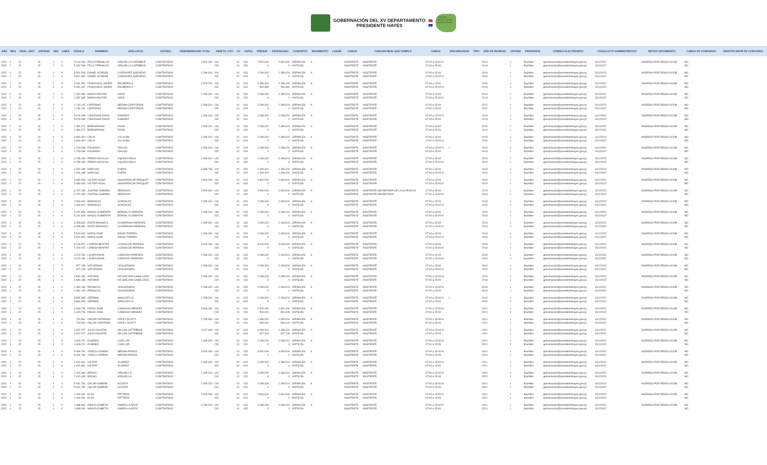GOBERNACIÓN DEL XV DEPARTAMENTO
PRESIDENTE HAYES
Pohaperã Atractivo Gente Inclusivo Bueno
| AÑO | MES | NIVEL_ENTI | ENTIDAD | OEE | LINEA | CEDULA | NOMBRES | APELLIDOS | ESTADO | REMUNERACION TOTAL | OBJETO_GTO | F.F. | CATEG | PRESUP | DEVENGADO | CONCEPTO | MOVIMIENTO | LUGAR | CARGO | FUNCION REAL QUE CUMPLE | CARGA | DISCAPACIDAD | TIPO | AÑO DE INGRESO | OFICINA | PROFESION | CORREO ELECTRONICO | FECHA ACTO ADMINISTRATIVO | MOTIVO MOVIMIENTO | CARGO DE CONFIANZA | IDENTIFICADOR DE CONCURSO |
| --- | --- | --- | --- | --- | --- | --- | --- | --- | --- | --- | --- | --- | --- | --- | --- | --- | --- | --- | --- | --- | --- | --- | --- | --- | --- | --- | --- | --- | --- | --- | --- |
| 2022 | 1 | 22 | 15 | 1 | 0 | 5.242.949 | FELIX FERNALDO | ARGUELLO CATEBEKE | CONTRATADO | 2.500.000 | 144 | 10 | VJ3 | 2.500.000 | 2.500.000 | JORNALES | A | | ASISTENTE | ASISTENTE | 07:00 a 15:00 N | | | 2019 | 1 | Bachiller | gobernacion@presidentehayes.gov.py | 31/1/2022 | INGRESO POR RESOLUCION | NO | |
| 2022 | 1 | 22 | 15 | 1 | 0 | 5.242.949 | FELIX FERNALDO | ARGUELLO CATEBEKE | CONTRATADO | | 232 | 10 | VJ3 | 0 | 0 | VIATICOS | | | ASISTENTE | ASISTENTE | 07:00 a 15:00 | | | 2019 | 1 | Bachiller | gobernacion@presidentehayes.gov.py | 31/1/2022 | | NO | |
| 2022 | 1 | 22 | 15 | 1 | 0 | 5.821.549 | DANIEL AZARIAS | CORDOVEZ QUEVEDO | CONTRATADO | 2.289.324 | 144 | 10 | VJ3 | 2.289.324 | 2.289.324 | JORNALES | A | | ASISTENTE | ASISTENTE | 07:00 a 15:00 | | | 2019 | 1 | Bachiller | gobernacion@presidentehayes.gov.py | 31/1/2022 | INGRESO POR RESOLUCION | NO | |
| 2022 | 1 | 22 | 15 | 1 | 0 | 5.821.549 | DANIEL AZARIAS | CORDOVEZ QUEVEDO | CONTRATADO | | 232 | 10 | VJ3 | 0 | 0 | VIATICOS | | | ASISTENTE | ASISTENTE | 07:00 a 15:00 N | | | 2019 | 1 | Bachiller | gobernacion@presidentehayes.gov.py | 31/1/2022 | | NO | |
| 2022 | 1 | 22 | 15 | 1 | 0 | 4.091.997 | FRANCISCO JAVIER | PALMEROLA | CONTRATADO | 2.879.704 | 144 | 10 | VJ3 | 2.289.324 | 2.289.324 | JORNALES | A | | ASISTENTE | ASISTENTE | 07:00 a 15:00 | | | 2019 | 1 | Bachiller | gobernacion@presidentehayes.gov.py | 31/1/2022 | INGRESO POR RESOLUCION | NO | |
| 2022 | 1 | 22 | 15 | 1 | 0 | 4.091.997 | FRANCISCO JAVIER | PALMEROLA | CONTRATADO | | 232 | 10 | VJ3 | 590.380 | 590.380 | VIATICOS | | | ASISTENTE | ASISTENTE | 07:00 a 15:00 N | | | 2019 | 1 | Bachiller | gobernacion@presidentehayes.gov.py | 31/1/2022 | | NO | |
| 2022 | 1 | 22 | 15 | 1 | 0 | 1.337.695 | MARIO PASTOR | ARCE | CONTRATADO | 2.289.324 | 144 | 10 | VJ3 | 2.289.324 | 2.289.324 | JORNALES | A | | ASISTENTE | ASISTENTE | 07:00 a 15:00 | | | 2019 | 1 | Bachiller | gobernacion@presidentehayes.gov.py | 31/1/2022 | INGRESO POR RESOLUCION | NO | |
| 2022 | 1 | 22 | 15 | 1 | 0 | 1.337.695 | MARIO PASTOR | ARCE | CONTRATADO | | 232 | 10 | VJ3 | 0 | 0 | VIATICOS | | | ASISTENTE | ASISTENTE | 07:00 a 15:00 N | | | 2019 | 1 | Bachiller | gobernacion@presidentehayes.gov.py | 31/1/2022 | | NO | |
| 2022 | 1 | 22 | 15 | 1 | 0 | 1.740.131 | CEFERINO | MEDINA CENTURION | CONTRATADO | 2.289.324 | 144 | 10 | VJ3 | 2.289.324 | 2.289.324 | JORNALES | A | | ASISTENTE | ASISTENTE | 07:00 a 15:00 | | | 2022 | 1 | Bachiller | gobernacion@presidentehayes.gov.py | 31/1/2022 | INGRESO POR RESOLUCION | NO | |
| 2022 | 1 | 22 | 15 | 1 | 0 | 1.740.131 | CEFERINO | MEDINA CENTURION | CONTRATADO | | 232 | 10 | VJ3 | 0 | 0 | VIATICOS | | | ASISTENTE | ASISTENTE | 07:00 a 15:00 | | | 2022 | 1 | Bachiller | gobernacion@presidentehayes.gov.py | 31/1/2022 | | NO | |
| 2022 | 1 | 22 | 15 | 1 | 0 | 5.076.098 | CRISTHIAN DAVID | RAMIREZ | CONTRATADO | 2.289.324 | 144 | 10 | VJ3 | 2.289.324 | 2.289.324 | JORNALES | A | | ASISTENTE | ASISTENTE | 07:00 a 15:00 N | | | 2019 | 1 | Bachiller | gobernacion@presidentehayes.gov.py | 31/1/2022 | INGRESO POR RESOLUCION | NO | |
| 2022 | 1 | 22 | 15 | 1 | 0 | 5.076.098 | CRISTHIAN DAVID | RAMIREZ | CONTRATADO | | 232 | 10 | VJ3 | 0 | 0 | VIATICOS | | | ASISTENTE | ASISTENTE | 07:00 a 15:00 | | | 2019 | 1 | Bachiller | gobernacion@presidentehayes.gov.py | 31/1/2022 | | NO | |
| 2022 | 1 | 22 | 15 | 1 | 0 | 2.381.221 | BERNARDINO | RIVAS | CONTRATADO | 2.289.324 | 144 | 10 | VJ3 | 2.289.324 | 2.289.324 | JORNALES | A | | ASISTENTE | ASISTENTE | 07:00 a 15:00 | | | 2019 | 1 | Bachiller | gobernacion@presidentehayes.gov.py | 31/1/2022 | INGRESO POR RESOLUCION | NO | |
| 2022 | 1 | 22 | 15 | 1 | 0 | 2.381.221 | BERNARDINO | RIVAS | CONTRATADO | | 232 | 10 | VJ3 | 0 | 0 | VIATICOS | | | ASISTENTE | ASISTENTE | 07:00 a 15:00 | | | 2019 | 1 | Bachiller | gobernacion@presidentehayes.gov.py | 31/1/2022 | | NO | |
| 2022 | 1 | 22 | 15 | 1 | 0 | 4.660.304 | CELIA | VILLALBA | CONTRATADO | 2.289.324 | 144 | 10 | VJ3 | 2.289.324 | 2.289.324 | JORNALES | A | | ASISTENTE | ASISTENTE | 07:00 a 15:00 | | | 2019 | 1 | Bachiller | gobernacion@presidentehayes.gov.py | 31/1/2022 | INGRESO POR RESOLUCION | NO | |
| 2022 | 1 | 22 | 15 | 1 | 0 | 4.660.304 | CELIA | VILLALBA | CONTRATADO | | 232 | 10 | VJ3 | 0 | 0 | VIATICOS | | | ASISTENTE | ASISTENTE | 07:00 a 15:00 N | | | 2019 | 1 | Bachiller | gobernacion@presidentehayes.gov.py | 31/1/2022 | | NO | |
| 2022 | 1 | 22 | 15 | 1 | 0 | 1.743.038 | EDUARDO | IDALGO | CONTRATADO | 2.289.324 | 144 | 10 | VJ3 | 2.289.324 | 2.289.324 | JORNALES | A | | ASISTENTE | ASISTENTE | 07:00 a 15:00 S | 1 | | 2019 | 1 | Bachiller | gobernacion@presidentehayes.gov.py | 31/1/2022 | INGRESO POR RESOLUCION | NO | |
| 2022 | 1 | 22 | 15 | 1 | 0 | 1.743.038 | EDUARDO | IDALGO | CONTRATADO | | 232 | 10 | VJ3 | 0 | 0 | VIATICOS | | | ASISTENTE | ASISTENTE | 07:00 a 15:00 | | | 2019 | 1 | Bachiller | gobernacion@presidentehayes.gov.py | 31/1/2022 | | NO | |
| 2022 | 1 | 22 | 15 | 1 | 0 | 4.738.193 | PEDRO NICOLAS | AQUINO IRALA | CONTRATADO | 2.289.324 | 144 | 10 | VJ3 | 2.289.324 | 2.289.324 | JORNALES | A | | ASISTENTE | ASISTENTE | 07:00 a 15:00 | | | 2019 | 1 | Bachiller | gobernacion@presidentehayes.gov.py | 31/1/2022 | INGRESO POR RESOLUCION | NO | |
| 2022 | 1 | 22 | 15 | 1 | 0 | 4.738.193 | PEDRO NICOLAS | AQUINO IRALA | CONTRATADO | | 232 | 10 | VJ3 | 0 | 0 | VIATICOS | | | ASISTENTE | ASISTENTE | 07:00 a 15:00 N | | | 2019 | 1 | Bachiller | gobernacion@presidentehayes.gov.py | 31/1/2022 | | NO | |
| 2022 | 1 | 22 | 15 | 1 | 0 | 1.291.185 | NARCISO | EVERS | CONTRATADO | 3.385.746 | 144 | 10 | VJ3 | 2.289.324 | 2.289.324 | JORNALES | A | | ASISTENTE | ASISTENTE | 07:00 a 15:00 | | | 2019 | 1 | Bachiller | gobernacion@presidentehayes.gov.py | 31/1/2022 | INGRESO POR RESOLUCION | NO | |
| 2022 | 1 | 22 | 15 | 1 | 0 | 1.291.185 | NARCISO | EVERS | CONTRATADO | | 232 | 10 | VJ3 | 1.096.420 | 1.096.420 | VIATICOS | | | ASISTENTE | ASISTENTE | 07:00 a 15:00 N | | | 2019 | 1 | Bachiller | gobernacion@presidentehayes.gov.py | 31/1/2022 | | NO | |
| 2022 | 1 | 22 | 15 | 1 | 0 | 3.480.069 | VICTOR HUGO | INSAURRALDE PARQUET | CONTRATADO | 2.500.000 | 144 | 10 | VJ3 | 2.500.000 | 2.500.000 | JORNALES | A | | ASISTENTE | ASISTENTE | 07:00 a 15:00 | | | 2019 | 1 | Bachiller | gobernacion@presidentehayes.gov.py | 31/1/2022 | INGRESO POR RESOLUCION | NO | |
| 2022 | 1 | 22 | 15 | 1 | 0 | 3.480.069 | VICTOR HUGO | INSAURRALDE PARQUET | CONTRATADO | | 232 | 10 | VJ3 | 0 | 0 | VIATICOS | | | ASISTENTE | ASISTENTE | 07:00 a 15:00 N | | | 2019 | 1 | Bachiller | gobernacion@presidentehayes.gov.py | 31/1/2022 | | NO | |
| 2022 | 1 | 22 | 15 | 1 | 0 | 4.767.298 | JUSTINO GABRIEL | MENDOZA | CONTRATADO | 2.500.000 | 144 | 10 | VJ3 | 2.500.000 | 2.500.000 | JORNALES | A | | ASISTENTE | ASISTENTE SECRETARIA DE LA JUVENTUD | 07:00 a 15:00 | | | 2019 | 1 | Bachiller | gobernacion@presidentehayes.gov.py | 31/1/2022 | INGRESO POR RESOLUCION | NO | |
| 2022 | 1 | 22 | 15 | 1 | 0 | 4.767.298 | JUSTINO GABRIEL | MENDOZA | CONTRATADO | | 232 | 10 | VJ3 | 0 | 0 | VIATICOS | | | ASISTENTE | ASISTENTE SECRETARIA | 07:00 a 15:00 N | | | 2019 | 1 | Bachiller | gobernacion@presidentehayes.gov.py | 31/1/2022 | | NO | |
| 2022 | 1 | 22 | 15 | 1 | 0 | 1.063.002 | BENANCIO | GONZALEZ | CONTRATADO | 2.289.324 | 144 | 10 | VJ3 | 2.289.324 | 2.289.324 | JORNALES | A | | ASISTENTE | ASISTENTE | 07:00 a 15:00 | | | 2019 | 1 | Bachiller | gobernacion@presidentehayes.gov.py | 31/1/2022 | INGRESO POR RESOLUCION | NO | |
| 2022 | 1 | 22 | 15 | 1 | 0 | 1.063.002 | BENANCIO | GONZALEZ | CONTRATADO | | 232 | 10 | VJ3 | 0 | 0 | VIATICOS | | | ASISTENTE | ASISTENTE | 07:00 a 15:00 N | | | 2019 | 1 | Bachiller | gobernacion@presidentehayes.gov.py | 31/1/2022 | | NO | |
| 2022 | 1 | 22 | 15 | 1 | 0 | 5.241.828 | MAGALI ESMERITA | BERNAL FLORENTIN | CONTRATADO | 2.289.324 | 144 | 10 | VJ3 | 2.289.324 | 2.289.324 | JORNALES | A | | ASISTENTE | ASISTENTE | 07:00 a 15:00 | | | 2019 | 1 | Bachiller | gobernacion@presidentehayes.gov.py | 31/1/2022 | INGRESO POR RESOLUCION | NO | |
| 2022 | 1 | 22 | 15 | 1 | 0 | 5.241.828 | MAGALI ESMERITA | BERNAL FLORENTIN | CONTRATADO | | 232 | 10 | VJ3 | 0 | 0 | VIATICOS | | | ASISTENTE | ASISTENTE | 07:00 a 15:00 N | | | 2019 | 1 | Bachiller | gobernacion@presidentehayes.gov.py | 31/1/2022 | | NO | |
| 2022 | 1 | 22 | 15 | 1 | 0 | 6.335.832 | EDITH MANUELA | ALVARENGA PAREDES | CONTRATADO | 2.289.324 | 144 | 10 | VJ3 | 2.289.324 | 2.289.324 | JORNALES | A | | ASISTENTE | ASISTENTE | 07:00 a 15:00 | | | 2019 | 1 | Bachiller | gobernacion@presidentehayes.gov.py | 31/1/2022 | INGRESO POR RESOLUCION | NO | |
| 2022 | 1 | 22 | 15 | 1 | 0 | 6.335.832 | EDITH MANUELA | ALVARENGA PAREDES | CONTRATADO | | 232 | 10 | VJ3 | 0 | 0 | VIATICOS | | | ASISTENTE | ASISTENTE | 07:00 a 15:00 N | | | 2019 | 1 | Bachiller | gobernacion@presidentehayes.gov.py | 31/1/2022 | | NO | |
| 2022 | 1 | 22 | 15 | 1 | 0 | 5.510.932 | MARIA JOSE | RISSO TORRES | CONTRATADO | 2.289.324 | 144 | 10 | VJ3 | 2.289.324 | 2.289.324 | JORNALES | A | | ASISTENTE | ASISTENTE | 07:00 a 15:00 | | | 2019 | 1 | Bachiller | gobernacion@presidentehayes.gov.py | 31/1/2022 | INGRESO POR RESOLUCION | NO | |
| 2022 | 1 | 22 | 15 | 1 | 0 | 5.510.932 | MARIA JOSE | RISSO TORRES | CONTRATADO | | 232 | 10 | VJ3 | 0 | 0 | VIATICOS | | | ASISTENTE | ASISTENTE | 07:00 a 15:00 N | | | 2019 | 1 | Bachiller | gobernacion@presidentehayes.gov.py | 31/1/2022 | | NO | |
| 2022 | 1 | 22 | 15 | 1 | 0 | 5.709.972 | LORENA BEATRIZ | LAZAGA DE PEREIRA | CONTRATADO | 3.000.000 | 144 | 10 | VJ3 | 3.000.000 | 3.000.000 | JORNALES | A | | ASISTENTE | ASISTENTE | 07:00 a 15:00 | | | 2019 | 1 | Bachiller | gobernacion@presidentehayes.gov.py | 31/1/2022 | INGRESO POR RESOLUCION | NO | |
| 2022 | 1 | 22 | 15 | 1 | 0 | 5.709.972 | LORENA BEATRIZ | LAZAGA DE PEREIRA | CONTRATADO | | 232 | 10 | VJ3 | 0 | 0 | VIATICOS | | | ASISTENTE | ASISTENTE | 07:00 a 15:00 N | | | 2019 | 1 | Bachiller | gobernacion@presidentehayes.gov.py | 31/1/2022 | | NO | |
| 2022 | 1 | 22 | 15 | 1 | 0 | 3.222.290 | LAURA DIANA | CARDOZO PAREDES | CONTRATADO | 2.289.324 | 144 | 10 | VJ3 | 2.289.324 | 2.289.324 | JORNALES | A | | ASISTENTE | ASISTENTE | 07:00 a 15:00 | | | 2019 | 1 | Bachiller | gobernacion@presidentehayes.gov.py | 31/1/2022 | INGRESO POR RESOLUCION | NO | |
| 2022 | 1 | 22 | 15 | 1 | 0 | 3.222.290 | LAURA DIANA | CARDOZO PAREDES | CONTRATADO | | 232 | 10 | VJ3 | 0 | 0 | VIATICOS | | | ASISTENTE | ASISTENTE | 07:00 a 15:00 N | | | 2019 | 1 | Bachiller | gobernacion@presidentehayes.gov.py | 31/1/2022 | | NO | |
| 2022 | 1 | 22 | 15 | 1 | 0 | 877.139 | SATURNINO | LEGUIZAMON | CONTRATADO | 2.289.324 | 144 | 10 | VJ3 | 2.289.324 | 2.289.324 | JORNALES | A | | ASISTENTE | ASISTENTE | 07:00 a 15:00 | | | 2019 | 1 | Bachiller | gobernacion@presidentehayes.gov.py | 31/1/2022 | INGRESO POR RESOLUCION | NO | |
| 2022 | 1 | 22 | 15 | 1 | 0 | 877.139 | SATURNINO | LEGUIZAMON | CONTRATADO | | 232 | 10 | VJ3 | 0 | 0 | VIATICOS | | | ASISTENTE | ASISTENTE | 07:00 a 15:00 N | | | 2019 | 1 | Bachiller | gobernacion@presidentehayes.gov.py | 31/1/2022 | | NO | |
| 2022 | 1 | 22 | 15 | 1 | 0 | 4.840.185 | ANTONIO | DE GIACOMI CABALLERO | CONTRATADO | 2.289.324 | 144 | 10 | VJ3 | 2.289.324 | 2.289.324 | JORNALES | A | | ASISTENTE | ASISTENTE | 07:00 a 15:00 N | | | 2019 | 1 | Bachiller | gobernacion@presidentehayes.gov.py | 31/1/2022 | INGRESO POR RESOLUCION | NO | |
| 2022 | 1 | 22 | 15 | 1 | 0 | 4.840.185 | ANTONIO | DE GIACOMI CABALLERO | CONTRATADO | | 232 | 10 | VJ3 | 0 | 0 | VIATICOS | | | ASISTENTE | ASISTENTE | 07:00 a 15:00 | | | 2019 | 1 | Bachiller | gobernacion@presidentehayes.gov.py | 31/1/2022 | | NO | |
| 2022 | 1 | 22 | 15 | 1 | 0 | 2.381.193 | REINALDO | LEGUIZAMON | CONTRATADO | 2.289.324 | 144 | 10 | VJ3 | 2.289.324 | 2.289.324 | JORNALES | A | | ASISTENTE | ASISTENTE | 07:00 a 15:00 N | | | 2019 | 1 | Bachiller | gobernacion@presidentehayes.gov.py | 31/1/2022 | INGRESO POR RESOLUCION | NO | |
| 2022 | 1 | 22 | 15 | 1 | 0 | 2.381.193 | REINALDO | LEGUIZAMON | CONTRATADO | | 232 | 10 | VJ3 | 0 | 0 | VIATICOS | | | ASISTENTE | ASISTENTE | 07:00 a 15:00 | | | 2019 | 1 | Bachiller | gobernacion@presidentehayes.gov.py | 31/1/2022 | | NO | |
| 2022 | 1 | 22 | 15 | 1 | 0 | 5.863.365 | GERMAN | MANCUELLO | CONTRATADO | 2.289.324 | 144 | 10 | VJ3 | 2.289.324 | 2.289.324 | JORNALES | A | | ASISTENTE | ASISTENTE | 07:00 a 15:00 S | 1 | | 2019 | 1 | Bachiller | gobernacion@presidentehayes.gov.py | 31/1/2022 | INGRESO POR RESOLUCION | NO | |
| 2022 | 1 | 22 | 15 | 1 | 0 | 5.863.365 | GERMAN | MANCUELLO | CONTRATADO | | 232 | 10 | VJ3 | 0 | 0 | VIATICOS | | | ASISTENTE | ASISTENTE | 07:00 a 15:00 | | | 2019 | 1 | Bachiller | gobernacion@presidentehayes.gov.py | 31/1/2022 | | NO | |
| 2022 | 1 | 22 | 15 | 1 | 0 | 4.433.735 | DIEGO JOSE | CAMACHO MENDEZ | CONTRATADO | 3.306.040 | 144 | 10 | VJ3 | 2.800.000 | 2.800.000 | JORNALES | A | | ASISTENTE | ASISTENTE | 07:00 a 15:00 N | | | 2021 | 1 | Bachiller | gobernacion@presidentehayes.gov.py | 31/1/2022 | INGRESO POR RESOLUCION | NO | |
| 2022 | 1 | 22 | 15 | 1 | 0 | 4.433.735 | DIEGO JOSE | CAMACHO MENDEZ | CONTRATADO | | 232 | 10 | VJ3 | 506.040 | 506.040 | VIATICOS | | | ASISTENTE | ASISTENTE | 07:00 a 15:00 | | | 2021 | 1 | Bachiller | gobernacion@presidentehayes.gov.py | 31/1/2022 | | NO | |
| 2022 | 1 | 22 | 15 | 1 | 0 | 744.562 | OSCAR CEFERINO | ARCE LOCATTI | CONTRATADO | 2.795.364 | 144 | 10 | VJ3 | 2.289.324 | 2.289.324 | JORNALES | A | | ASISTENTE | ASISTENTE | 07:00 a 15:00 N | | | 2021 | 1 | Bachiller | gobernacion@presidentehayes.gov.py | 31/1/2022 | INGRESO POR RESOLUCION | NO | |
| 2022 | 1 | 22 | 15 | 1 | 0 | 744.562 | OSCAR CEFERINO | ARCE LOCATTI | CONTRATADO | | 232 | 10 | VJ3 | 506.040 | 506.040 | VIATICOS | | | ASISTENTE | ASISTENTE | 07:00 a 15:00 | | | 2021 | 1 | Bachiller | gobernacion@presidentehayes.gov.py | 31/1/2022 | | NO | |
| 2022 | 1 | 22 | 15 | 1 | 0 | 2.822.077 | JULIO AGUSTIN | MILLAN CATTEBEKE | CONTRATADO | 3.217.064 | 144 | 10 | VJ3 | 2.289.324 | 2.289.324 | JORNALES | A | | ASISTENTE | ASISTENTE | 07:00 a 15:00 N | | | 2021 | 1 | Bachiller | gobernacion@presidentehayes.gov.py | 31/1/2022 | INGRESO POR RESOLUCION | NO | |
| 2022 | 1 | 22 | 15 | 1 | 0 | 2.822.077 | JULIO AGUSTIN | MILLAN CATTEBEKE | CONTRATADO | | 232 | 10 | VJ3 | 927.740 | 927.740 | VIATICOS | | | ASISTENTE | ASISTENTE | 07:00 a 15:00 | | | 2021 | 1 | Bachiller | gobernacion@presidentehayes.gov.py | 31/1/2022 | | NO | |
| 2022 | 1 | 22 | 15 | 1 | 0 | 1.603.221 | EUSEBIO | CUELLAR | CONTRATADO | 2.289.324 | 144 | 10 | VJ3 | 2.289.324 | 2.289.324 | JORNALES | A | | ASISTENTE | ASISTENTE | 07:00 a 15:00 N | | | 2021 | 1 | Bachiller | gobernacion@presidentehayes.gov.py | 31/1/2022 | INGRESO POR RESOLUCION | NO | |
| 2022 | 1 | 22 | 15 | 1 | 0 | 1.603.221 | EUSEBIO | CUELLAR | CONTRATADO | | 232 | 10 | VJ3 | 0 | 0 | VIATICOS | | | ASISTENTE | ASISTENTE | 07:00 a 15:00 | | | 2021 | 1 | Bachiller | gobernacion@presidentehayes.gov.py | 31/1/2022 | | NO | |
| 2022 | 1 | 22 | 15 | 1 | 0 | 5.496.781 | YESICA LORENA | MEDINA PRADO | CONTRATADO | 3.000.000 | 144 | 10 | VJ3 | 3.000.000 | 3.000.000 | JORNALES | A | | ASISTENTE | ASISTENTE | 07:00 a 15:00 N | | | 2021 | 1 | Bachiller | gobernacion@presidentehayes.gov.py | 31/1/2022 | INGRESO POR RESOLUCION | NO | |
| 2022 | 1 | 22 | 15 | 1 | 0 | 5.496.781 | YESICA LORENA | MEDINA PRADO | CONTRATADO | | 232 | 10 | VJ3 | 0 | 0 | VIATICOS | | | ASISTENTE | ASISTENTE | 07:00 a 15:00 | | | 2021 | 1 | Bachiller | gobernacion@presidentehayes.gov.py | 31/1/2022 | | NO | |
| 2022 | 1 | 22 | 15 | 1 | 0 | 2.442.991 | VICTOR | ALVAREZ | CONTRATADO | 2.289.324 | 144 | 10 | VJ3 | 2.289.324 | 2.289.324 | JORNALES | A | | ASISTENTE | ASISTENTE | 07:00 a 15:00 N | | | 2021 | 1 | Bachiller | gobernacion@presidentehayes.gov.py | 31/1/2022 | INGRESO POR RESOLUCION | NO | |
| 2022 | 1 | 22 | 15 | 1 | 0 | 2.442.991 | VICTOR | ALVAREZ | CONTRATADO | | 232 | 10 | VJ3 | 0 | 0 | VIATICOS | | | ASISTENTE | ASISTENTE | 07:00 a 15:00 | | | 2021 | 1 | Bachiller | gobernacion@presidentehayes.gov.py | 31/1/2022 | | NO | |
| 2022 | 1 | 22 | 15 | 1 | 0 | 7.020.484 | BRUNO | ARGUELLO | CONTRATADO | 2.289.324 | 144 | 10 | VJ3 | 2.289.324 | 2.289.324 | JORNALES | A | | ASISTENTE | ASISTENTE | 07:00 a 15:00 N | | | 2021 | 1 | Bachiller | gobernacion@presidentehayes.gov.py | 31/1/2022 | INGRESO POR RESOLUCION | NO | |
| 2022 | 1 | 22 | 15 | 1 | 0 | 7.020.484 | BRUNO | ARGUELLO | CONTRATADO | | 232 | 10 | VJ3 | 0 | 0 | VIATICOS | | | ASISTENTE | ASISTENTE | 07:00 a 15:00 | | | 2021 | 1 | Bachiller | gobernacion@presidentehayes.gov.py | 31/1/2022 | | NO | |
| 2022 | 1 | 22 | 15 | 1 | 0 | 5.041.781 | OSCAR GABRIEL | ACOSTA | CONTRATADO | 2.289.324 | 144 | 10 | VJ3 | 2.289.324 | 2.289.324 | JORNALES | A | | ASISTENTE | ASISTENTE | 07:00 a 15:00 N | | | 2021 | 1 | Bachiller | gobernacion@presidentehayes.gov.py | 31/1/2022 | INGRESO POR RESOLUCION | NO | |
| 2022 | 1 | 22 | 15 | 1 | 0 | 5.041.781 | OSCAR GABRIEL | ACOSTA | CONTRATADO | | 232 | 10 | VJ3 | 0 | 0 | VIATICOS | | | ASISTENTE | ASISTENTE | 07:00 a 15:00 | | | 2021 | 1 | Bachiller | gobernacion@presidentehayes.gov.py | 31/1/2022 | | NO | |
| 2022 | 1 | 22 | 15 | 1 | 0 | 1.426.451 | ELSA | PETTERS | CONTRATADO | 2.500.000 | 144 | 10 | VJ3 | 2.500.000 | 2.500.000 | JORNALES | A | | ASISTENTE | ASISTENTE | 07:00 a 15:00 N | | | 2021 | 1 | Bachiller | gobernacion@presidentehayes.gov.py | 31/1/2022 | INGRESO POR RESOLUCION | NO | |
| 2022 | 1 | 22 | 15 | 1 | 0 | 1.426.451 | ELSA | PETTERS | CONTRATADO | | 232 | 10 | VJ3 | 0 | 0 | VIATICOS | | | ASISTENTE | ASISTENTE | 07:00 a 15:00 | | | 2021 | 1 | Bachiller | gobernacion@presidentehayes.gov.py | 31/1/2022 | | NO | |
| 2022 | 1 | 22 | 15 | 1 | 0 | 1.968.391 | NINA ELIZABETH | AMARILLA ARCE | CONTRATADO | 2.289.324 | 144 | 10 | VJ3 | 2.289.324 | 2.289.324 | JORNALES | A | | ASISTENTE | ASISTENTE | 07:00 a 15:00 N | | | 2021 | 1 | Bachiller | gobernacion@presidentehayes.gov.py | 31/1/2022 | INGRESO POR RESOLUCION | NO | |
| 2022 | 1 | 22 | 15 | 1 | 0 | 1.968.391 | NINA ELIZABETH | AMARILLA ARCE | CONTRATADO | | 232 | 10 | VJ3 | 0 | 0 | VIATICOS | | | ASISTENTE | ASISTENTE | 07:00 a 15:00 | | | 2021 | 1 | Bachiller | gobernacion@presidentehayes.gov.py | 31/1/2022 | | NO | |